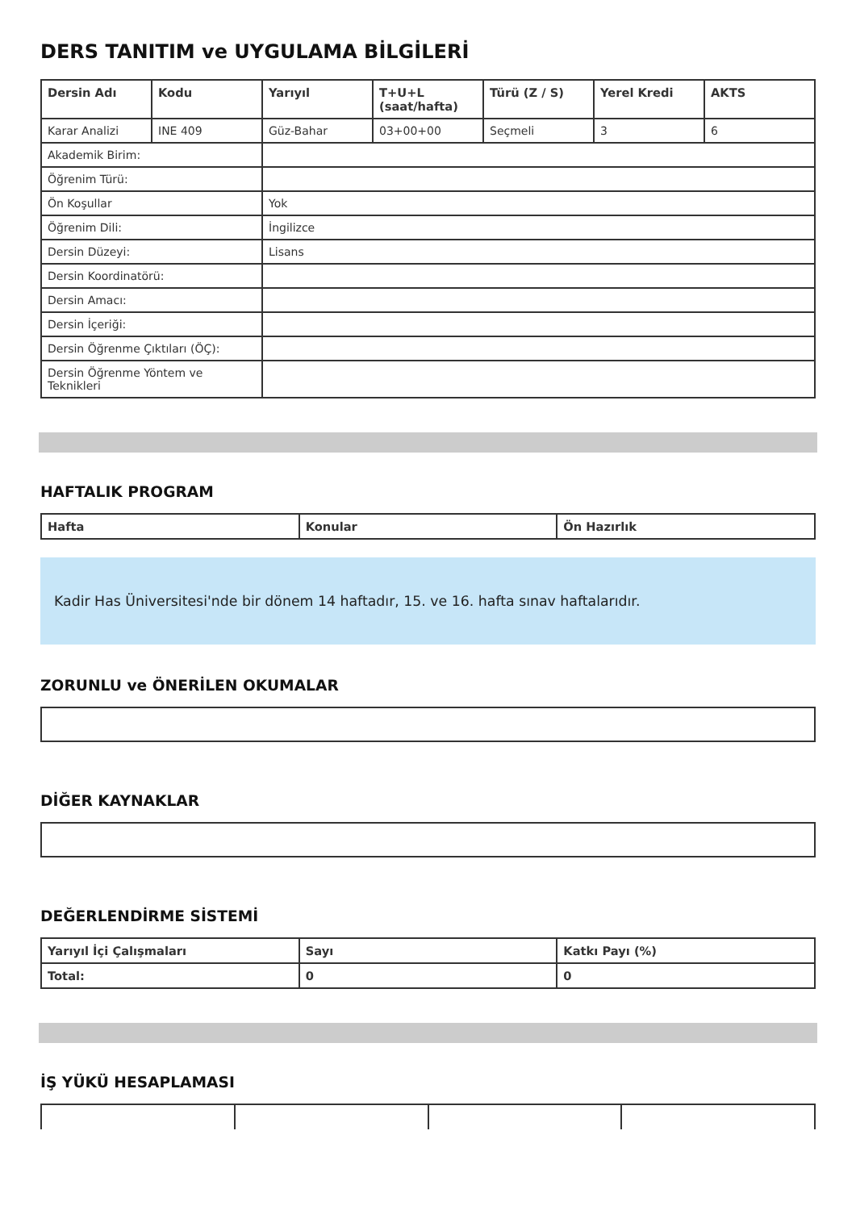DERS TANITIM ve UYGULAMA BİLGİLERİ
| Dersin Adı | Kodu | Yarıyıl | T+U+L (saat/hafta) | Türü (Z / S) | Yerel Kredi | AKTS |
| --- | --- | --- | --- | --- | --- | --- |
| Karar Analizi | INE 409 | Güz-Bahar | 03+00+00 | Seçmeli | 3 | 6 |
| Akademik Birim: | | | | | | |
| Öğrenim Türü: | | | | | | |
| Ön Koşullar | | Yok | | | | |
| Öğrenim Dili: | | İngilizce | | | | |
| Dersin Düzeyi: | | Lisans | | | | |
| Dersin Koordinatörü: | | | | | | |
| Dersin Amacı: | | | | | | |
| Dersin İçeriği: | | | | | | |
| Dersin Öğrenme Çıktıları (ÖÇ): | | | | | | |
| Dersin Öğrenme Yöntem ve Teknikleri | | | | | | |
HAFTALIK PROGRAM
| Hafta | Konular | Ön Hazırlık |
| --- | --- | --- |
Kadir Has Üniversitesi'nde bir dönem 14 haftadır, 15. ve 16. hafta sınav haftalarıdır.
ZORUNLU ve ÖNERİLEN OKUMALAR
DİĞER KAYNAKLAR
DEĞERLENDİRME SİSTEMİ
| Yarıyıl İçi Çalışmaları | Sayı | Katkı Payı (%) |
| --- | --- | --- |
| Total: | 0 | 0 |
İŞ YÜKÜ HESAPLAMASI